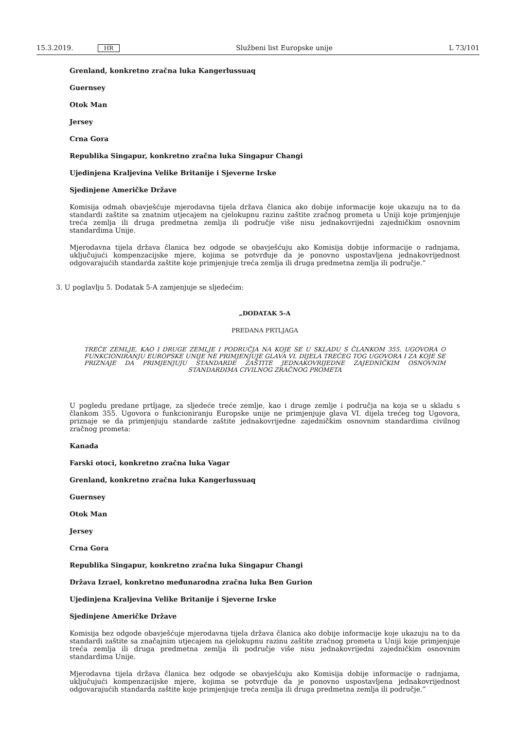15.3.2019. HR Službeni list Europske unije L 73/101
Grenland, konkretno zračna luka Kangerlussuaq
Guernsey
Otok Man
Jersey
Crna Gora
Republika Singapur, konkretno zračna luka Singapur Changi
Ujedinjena Kraljevina Velike Britanije i Sjeverne Irske
Sjedinjene Američke Države
Komisija odmah obavješćuje mjerodavna tijela država članica ako dobije informacije koje ukazuju na to da standardi zaštite sa znatnim utjecajem na cjelokupnu razinu zaštite zračnog prometa u Uniji koje primjenjuje treća zemlja ili druga predmetna zemlja ili područje više nisu jednakovrijedni zajedničkim osnovnim standardima Unije.
Mjerodavna tijela država članica bez odgode se obavješćuju ako Komisija dobije informacije o radnjama, uključujući kompenzacijske mjere, kojima se potvrđuje da je ponovno uspostavljena jednakovrijednost odgovarajućih standarda zaštite koje primjenjuje treća zemlja ili druga predmetna zemlja ili područje.”
3. U poglavlju 5. Dodatak 5-A zamjenjuje se sljedećim:
„DODATAK 5-A
PREDANA PRTLJAGA
TREĆE ZEMLJE, KAO I DRUGE ZEMLJE I PODRUČJA NA KOJE SE U SKLADU S ČLANKOM 355. UGOVORA O FUNKCIONIRANJU EUROPSKE UNIJE NE PRIMJENJUJE GLAVA VI. DIJELA TREĆEG TOG UGOVORA I ZA KOJE SE PRIZNAJE DA PRIMJENJUJU STANDARDE ZAŠTITE JEDNAKOVRIJEDNE ZAJEDNIČKIM OSNOVNIM STANDARDIMA CIVILNOG ZRAČNOG PROMETA
U pogledu predane prtljage, za sljedeće treće zemlje, kao i druge zemlje i područja na koja se u skladu s člankom 355. Ugovora o funkcioniranju Europske unije ne primjenjuje glava VI. dijela trećeg tog Ugovora, priznaje se da primjenjuju standarde zaštite jednakovrijedne zajedničkim osnovnim standardima civilnog zračnog prometa:
Kanada
Farski otoci, konkretno zračna luka Vagar
Grenland, konkretno zračna luka Kangerlussuaq
Guernsey
Otok Man
Jersey
Crna Gora
Republika Singapur, konkretno zračna luka Singapur Changi
Država Izrael, konkretno međunarodna zračna luka Ben Gurion
Ujedinjena Kraljevina Velike Britanije i Sjeverne Irske
Sjedinjene Američke Države
Komisija bez odgode obavješćuje mjerodavna tijela država članica ako dobije informacije koje ukazuju na to da standardi zaštite sa značajnim utjecajem na cjelokupnu razinu zaštite zračnog prometa u Uniji koje primjenjuje treća zemlja ili druga predmetna zemlja ili područje više nisu jednakovrijedni zajedničkim osnovnim standardima Unije.
Mjerodavna tijela država članica bez odgode se obavješćuju ako Komisija dobije informacije o radnjama, uključujući kompenzacijske mjere, kojima se potvrđuje da je ponovno uspostavljena jednakovrijednost odgovarajućih standarda zaštite koje primjenjuje treća zemlja ili druga predmetna zemlja ili područje.”